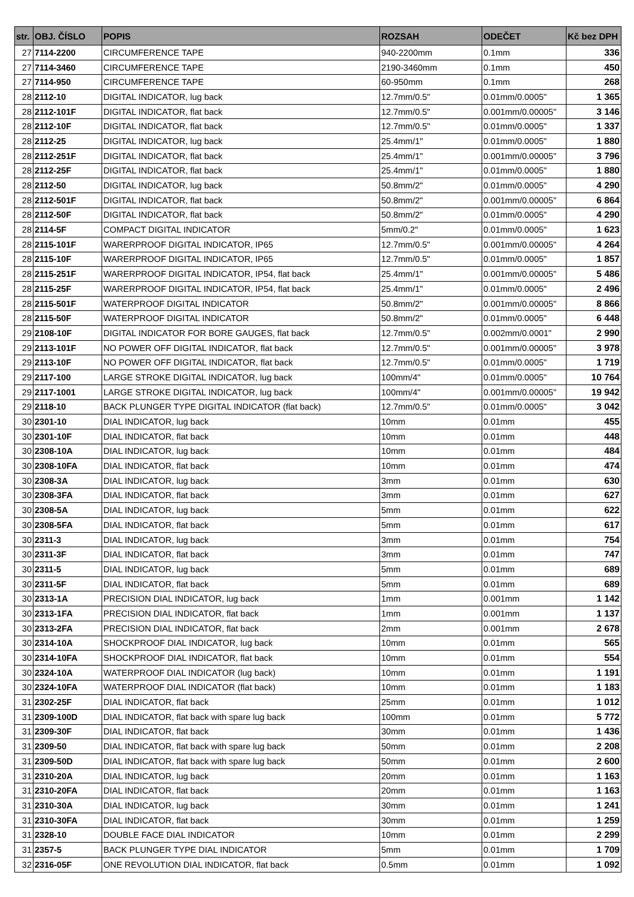| str. | OBJ. ČÍSLO | POPIS | ROZSAH | ODEČET | Kč bez DPH |
| --- | --- | --- | --- | --- | --- |
| 27 | 7114-2200 | CIRCUMFERENCE TAPE | 940-2200mm | 0.1mm | 336 |
| 27 | 7114-3460 | CIRCUMFERENCE TAPE | 2190-3460mm | 0.1mm | 450 |
| 27 | 7114-950 | CIRCUMFERENCE TAPE | 60-950mm | 0.1mm | 268 |
| 28 | 2112-10 | DIGITAL INDICATOR, lug back | 12.7mm/0.5" | 0.01mm/0.0005" | 1 365 |
| 28 | 2112-101F | DIGITAL INDICATOR, flat back | 12.7mm/0.5" | 0.001mm/0.00005" | 3 146 |
| 28 | 2112-10F | DIGITAL INDICATOR, flat back | 12.7mm/0.5" | 0.01mm/0.0005" | 1 337 |
| 28 | 2112-25 | DIGITAL INDICATOR, lug back | 25.4mm/1" | 0.01mm/0.0005" | 1 880 |
| 28 | 2112-251F | DIGITAL INDICATOR, flat back | 25.4mm/1" | 0.001mm/0.00005" | 3 796 |
| 28 | 2112-25F | DIGITAL INDICATOR, flat back | 25.4mm/1" | 0.01mm/0.0005" | 1 880 |
| 28 | 2112-50 | DIGITAL INDICATOR, lug back | 50.8mm/2" | 0.01mm/0.0005" | 4 290 |
| 28 | 2112-501F | DIGITAL INDICATOR, flat back | 50.8mm/2" | 0.001mm/0.00005" | 6 864 |
| 28 | 2112-50F | DIGITAL INDICATOR, flat back | 50.8mm/2" | 0.01mm/0.0005" | 4 290 |
| 28 | 2114-5F | COMPACT DIGITAL INDICATOR | 5mm/0.2" | 0.01mm/0.0005" | 1 623 |
| 28 | 2115-101F | WARERPROOF DIGITAL INDICATOR, IP65 | 12.7mm/0.5" | 0.001mm/0.00005" | 4 264 |
| 28 | 2115-10F | WARERPROOF DIGITAL INDICATOR, IP65 | 12.7mm/0.5" | 0.01mm/0.0005" | 1 857 |
| 28 | 2115-251F | WARERPROOF DIGITAL INDICATOR, IP54, flat back | 25.4mm/1" | 0.001mm/0.00005" | 5 486 |
| 28 | 2115-25F | WARERPROOF DIGITAL INDICATOR, IP54, flat back | 25.4mm/1" | 0.01mm/0.0005" | 2 496 |
| 28 | 2115-501F | WATERPROOF DIGITAL INDICATOR | 50.8mm/2" | 0.001mm/0.00005" | 8 866 |
| 28 | 2115-50F | WATERPROOF DIGITAL INDICATOR | 50.8mm/2" | 0.01mm/0.0005" | 6 448 |
| 29 | 2108-10F | DIGITAL INDICATOR FOR BORE GAUGES, flat back | 12.7mm/0.5" | 0.002mm/0.0001" | 2 990 |
| 29 | 2113-101F | NO POWER OFF DIGITAL INDICATOR, flat back | 12.7mm/0.5" | 0.001mm/0.00005" | 3 978 |
| 29 | 2113-10F | NO POWER OFF DIGITAL INDICATOR, flat back | 12.7mm/0.5" | 0.01mm/0.0005" | 1 719 |
| 29 | 2117-100 | LARGE STROKE DIGITAL INDICATOR, lug back | 100mm/4" | 0.01mm/0.0005" | 10 764 |
| 29 | 2117-1001 | LARGE STROKE DIGITAL INDICATOR, lug back | 100mm/4" | 0.001mm/0.00005" | 19 942 |
| 29 | 2118-10 | BACK PLUNGER TYPE DIGITAL INDICATOR (flat back) | 12.7mm/0.5" | 0.01mm/0.0005" | 3 042 |
| 30 | 2301-10 | DIAL INDICATOR, lug back | 10mm | 0.01mm | 455 |
| 30 | 2301-10F | DIAL INDICATOR, flat back | 10mm | 0.01mm | 448 |
| 30 | 2308-10A | DIAL INDICATOR, lug back | 10mm | 0.01mm | 484 |
| 30 | 2308-10FA | DIAL INDICATOR, flat back | 10mm | 0.01mm | 474 |
| 30 | 2308-3A | DIAL INDICATOR, lug back | 3mm | 0.01mm | 630 |
| 30 | 2308-3FA | DIAL INDICATOR, flat back | 3mm | 0.01mm | 627 |
| 30 | 2308-5A | DIAL INDICATOR, lug back | 5mm | 0.01mm | 622 |
| 30 | 2308-5FA | DIAL INDICATOR, flat back | 5mm | 0.01mm | 617 |
| 30 | 2311-3 | DIAL INDICATOR, lug back | 3mm | 0.01mm | 754 |
| 30 | 2311-3F | DIAL INDICATOR, flat back | 3mm | 0.01mm | 747 |
| 30 | 2311-5 | DIAL INDICATOR, lug back | 5mm | 0.01mm | 689 |
| 30 | 2311-5F | DIAL INDICATOR, flat back | 5mm | 0.01mm | 689 |
| 30 | 2313-1A | PRECISION DIAL INDICATOR, lug back | 1mm | 0.001mm | 1 142 |
| 30 | 2313-1FA | PRECISION DIAL INDICATOR, flat back | 1mm | 0.001mm | 1 137 |
| 30 | 2313-2FA | PRECISION DIAL INDICATOR, flat back | 2mm | 0.001mm | 2 678 |
| 30 | 2314-10A | SHOCKPROOF DIAL INDICATOR, lug back | 10mm | 0.01mm | 565 |
| 30 | 2314-10FA | SHOCKPROOF DIAL INDICATOR, flat back | 10mm | 0.01mm | 554 |
| 30 | 2324-10A | WATERPROOF DIAL INDICATOR (lug back) | 10mm | 0.01mm | 1 191 |
| 30 | 2324-10FA | WATERPROOF DIAL INDICATOR (flat back) | 10mm | 0.01mm | 1 183 |
| 31 | 2302-25F | DIAL INDICATOR, flat back | 25mm | 0.01mm | 1 012 |
| 31 | 2309-100D | DIAL INDICATOR, flat back with spare lug back | 100mm | 0.01mm | 5 772 |
| 31 | 2309-30F | DIAL INDICATOR, flat back | 30mm | 0.01mm | 1 436 |
| 31 | 2309-50 | DIAL INDICATOR, flat back with spare lug back | 50mm | 0.01mm | 2 208 |
| 31 | 2309-50D | DIAL INDICATOR, flat back with spare lug back | 50mm | 0.01mm | 2 600 |
| 31 | 2310-20A | DIAL INDICATOR, lug back | 20mm | 0.01mm | 1 163 |
| 31 | 2310-20FA | DIAL INDICATOR, flat back | 20mm | 0.01mm | 1 163 |
| 31 | 2310-30A | DIAL INDICATOR, lug back | 30mm | 0.01mm | 1 241 |
| 31 | 2310-30FA | DIAL INDICATOR, flat back | 30mm | 0.01mm | 1 259 |
| 31 | 2328-10 | DOUBLE FACE DIAL INDICATOR | 10mm | 0.01mm | 2 299 |
| 31 | 2357-5 | BACK PLUNGER TYPE DIAL INDICATOR | 5mm | 0.01mm | 1 709 |
| 32 | 2316-05F | ONE REVOLUTION DIAL INDICATOR, flat back | 0.5mm | 0.01mm | 1 092 |